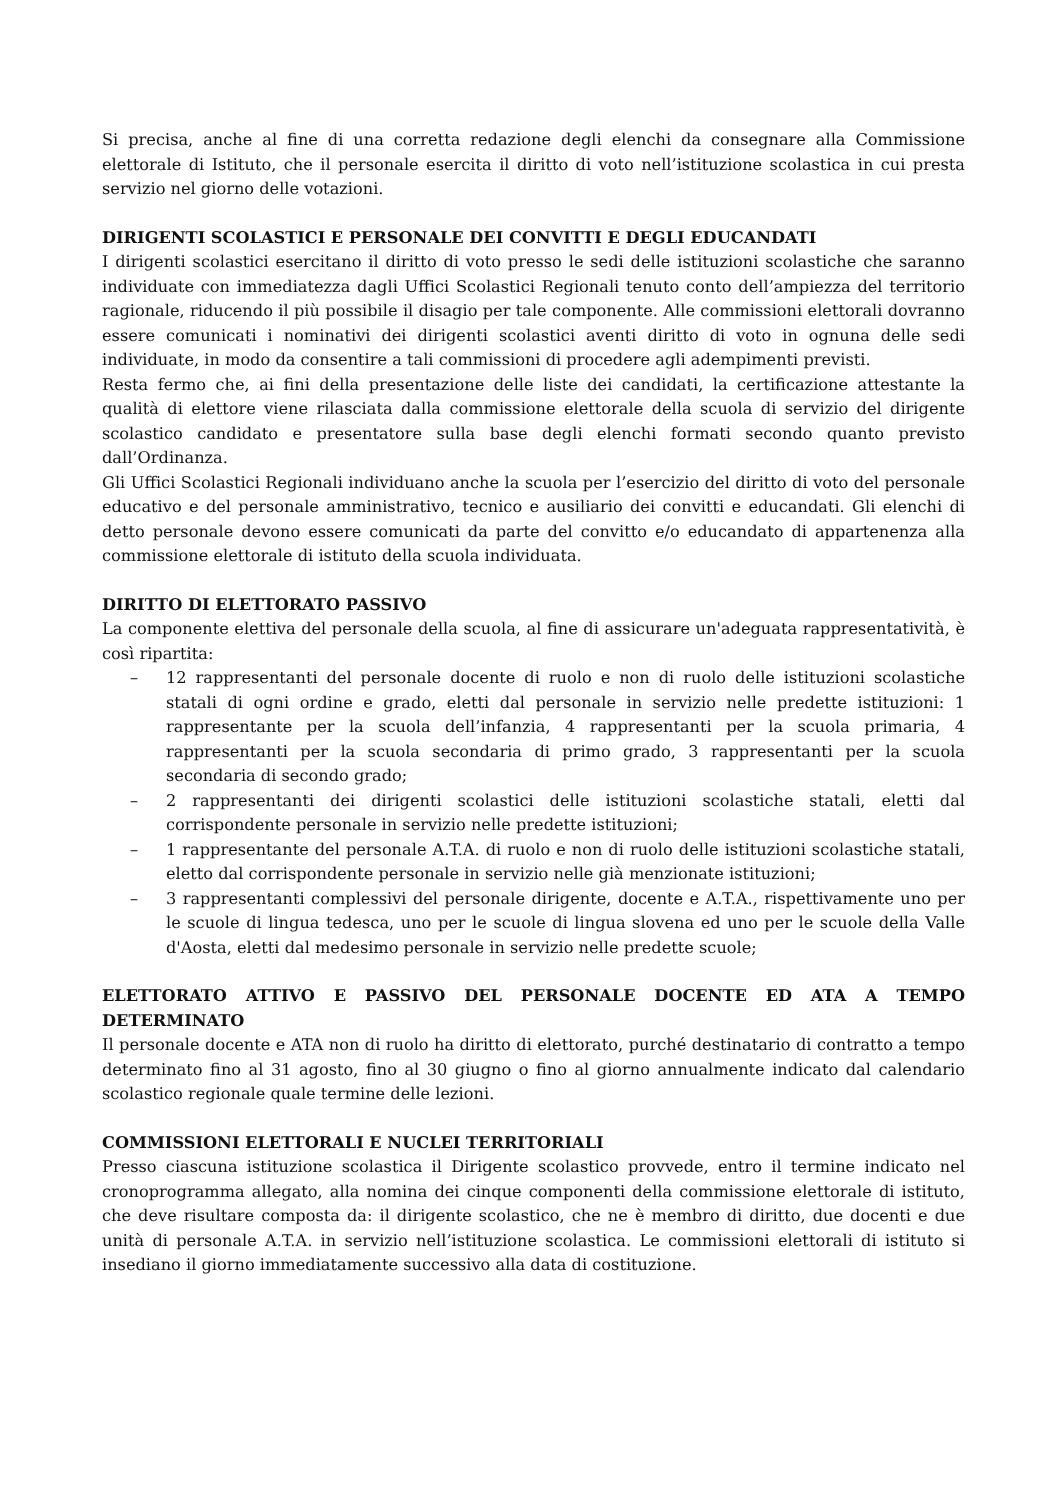Si precisa, anche al fine di una corretta redazione degli elenchi da consegnare alla Commissione elettorale di Istituto, che il personale esercita il diritto di voto nell’istituzione scolastica in cui presta servizio nel giorno delle votazioni.
DIRIGENTI SCOLASTICI E PERSONALE DEI CONVITTI E DEGLI EDUCANDATI
I dirigenti scolastici esercitano il diritto di voto presso le sedi delle istituzioni scolastiche che saranno individuate con immediatezza dagli Uffici Scolastici Regionali tenuto conto dell’ampiezza del territorio ragionale, riducendo il più possibile il disagio per tale componente. Alle commissioni elettorali dovranno essere comunicati i nominativi dei dirigenti scolastici aventi diritto di voto in ognuna delle sedi individuate, in modo da consentire a tali commissioni di procedere agli adempimenti previsti.
Resta fermo che, ai fini della presentazione delle liste dei candidati, la certificazione attestante la qualità di elettore viene rilasciata dalla commissione elettorale della scuola di servizio del dirigente scolastico candidato e presentatore sulla base degli elenchi formati secondo quanto previsto dall’Ordinanza.
Gli Uffici Scolastici Regionali individuano anche la scuola per l’esercizio del diritto di voto del personale educativo e del personale amministrativo, tecnico e ausiliario dei convitti e educandati. Gli elenchi di detto personale devono essere comunicati da parte del convitto e/o educandato di appartenenza alla commissione elettorale di istituto della scuola individuata.
DIRITTO DI ELETTORATO PASSIVO
La componente elettiva del personale della scuola, al fine di assicurare un'adeguata rappresentatività, è così ripartita:
– 12 rappresentanti del personale docente di ruolo e non di ruolo delle istituzioni scolastiche statali di ogni ordine e grado, eletti dal personale in servizio nelle predette istituzioni: 1 rappresentante per la scuola dell’infanzia, 4 rappresentanti per la scuola primaria, 4 rappresentanti per la scuola secondaria di primo grado, 3 rappresentanti per la scuola secondaria di secondo grado;
– 2 rappresentanti dei dirigenti scolastici delle istituzioni scolastiche statali, eletti dal corrispondente personale in servizio nelle predette istituzioni;
– 1 rappresentante del personale A.T.A. di ruolo e non di ruolo delle istituzioni scolastiche statali, eletto dal corrispondente personale in servizio nelle già menzionate istituzioni;
– 3 rappresentanti complessivi del personale dirigente, docente e A.T.A., rispettivamente uno per le scuole di lingua tedesca, uno per le scuole di lingua slovena ed uno per le scuole della Valle d'Aosta, eletti dal medesimo personale in servizio nelle predette scuole;
ELETTORATO ATTIVO E PASSIVO DEL PERSONALE DOCENTE ED ATA A TEMPO DETERMINATO
Il personale docente e ATA non di ruolo ha diritto di elettorato, purché destinatario di contratto a tempo determinato fino al 31 agosto, fino al 30 giugno o fino al giorno annualmente indicato dal calendario scolastico regionale quale termine delle lezioni.
COMMISSIONI ELETTORALI E NUCLEI TERRITORIALI
Presso ciascuna istituzione scolastica il Dirigente scolastico provvede, entro il termine indicato nel cronoprogramma allegato, alla nomina dei cinque componenti della commissione elettorale di istituto, che deve risultare composta da: il dirigente scolastico, che ne è membro di diritto, due docenti e due unità di personale A.T.A. in servizio nell’istituzione scolastica. Le commissioni elettorali di istituto si insediano il giorno immediatamente successivo alla data di costituzione.